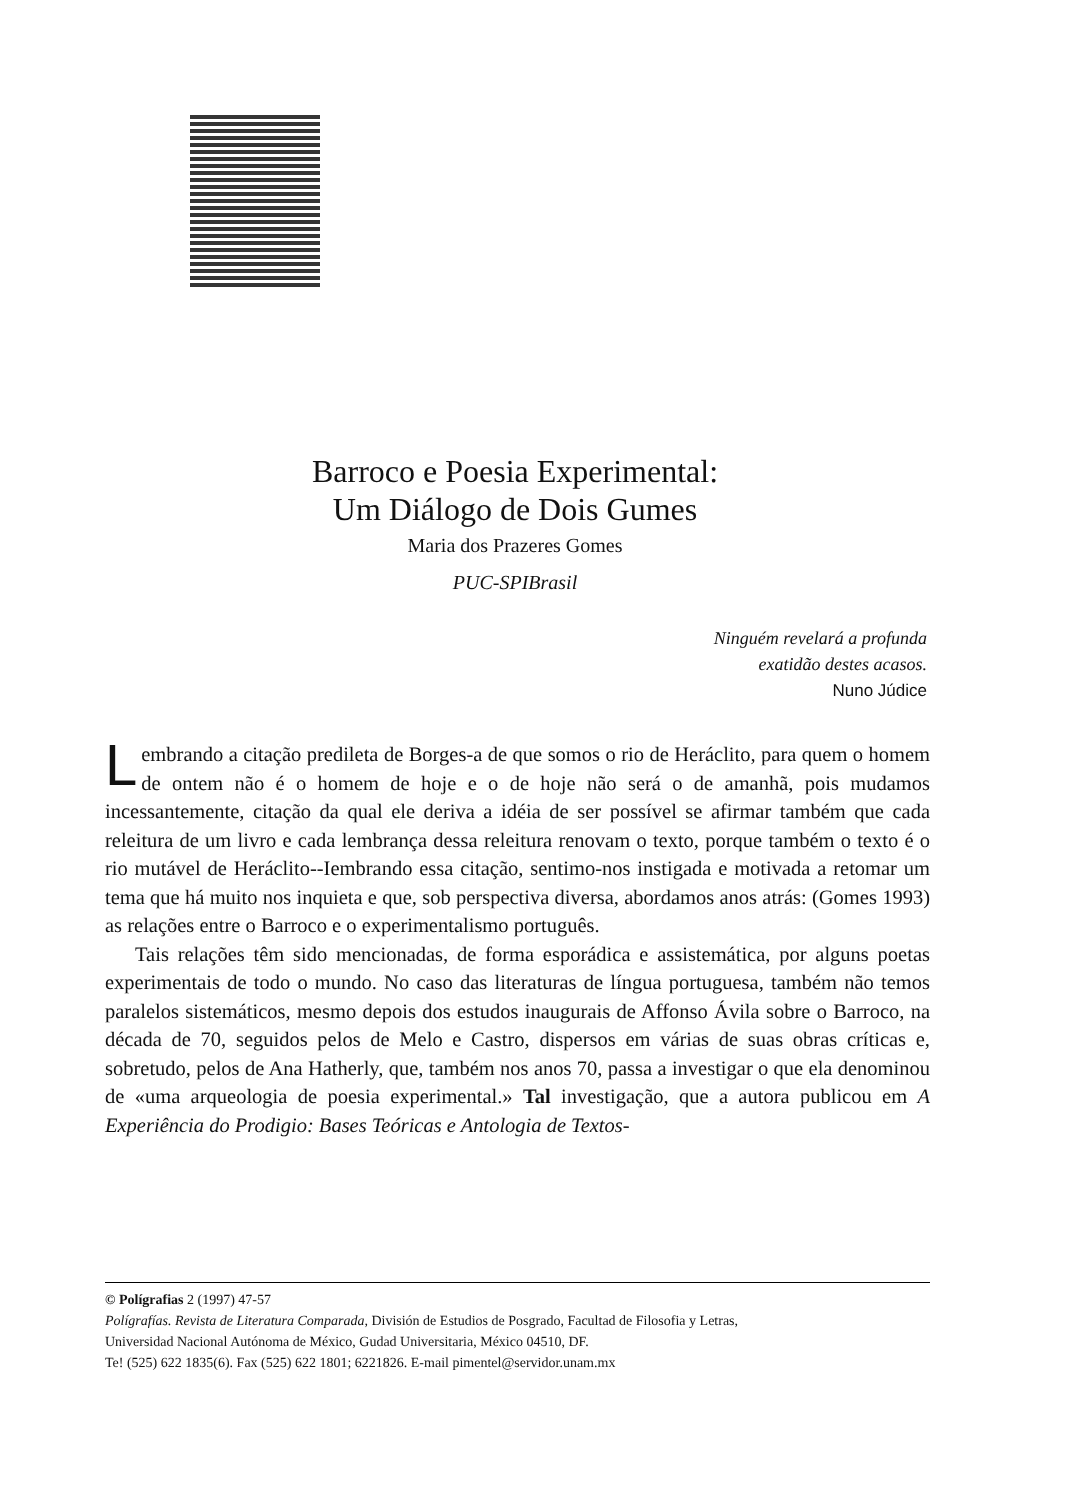Barroco e Poesia Experimental:
Um Diálogo de Dois Gumes
Maria dos Prazeres Gomes
PUC-SPIBrasil
Ninguém revelará a profunda
exatidão destes acasos.
Nuno Júdice
Lembrando a citação predileta de Borges-a de que somos o rio de Heráclito, para quem o homem de ontem não é o homem de hoje e o de hoje não será o de amanhã, pois mudamos incessantemente, citação da qual ele deriva a idéia de ser possível se afirmar também que cada releitura de um livro e cada lembrança dessa releitura renovam o texto, porque também o texto é o rio mutável de Heráclito--Iembrando essa citação, sentimo-nos instigada e motivada a retomar um tema que há muito nos inquieta e que, sob perspectiva diversa, abordamos anos atrás: (Gomes 1993) as relações entre o Barroco e o experimentalismo português.
Tais relações têm sido mencionadas, de forma esporádica e assistemática, por alguns poetas experimentais de todo o mundo. No caso das literaturas de língua portuguesa, também não temos paralelos sistemáticos, mesmo depois dos estudos inaugurais de Affonso Ávila sobre o Barroco, na década de 70, seguidos pelos de Melo e Castro, dispersos em várias de suas obras críticas e, sobretudo, pelos de Ana Hatherly, que, também nos anos 70, passa a investigar o que ela denominou de «uma arqueologia de poesia experimental.» Tal investigação, que a autora publicou em A Experiência do Prodigio: Bases Teóricas e Antologia de Textos-
© Polígrafias 2 (1997) 47-57
Polígrafías. Revista de Literatura Comparada, División de Estudios de Posgrado, Facultad de Filosofia y Letras,
Universidad Nacional Autónoma de México, Gudad Universitaria, México 04510, DF.
Te! (525) 622 1835(6). Fax (525) 622 1801; 6221826. E-mail pimentel@servidor.unam.mx